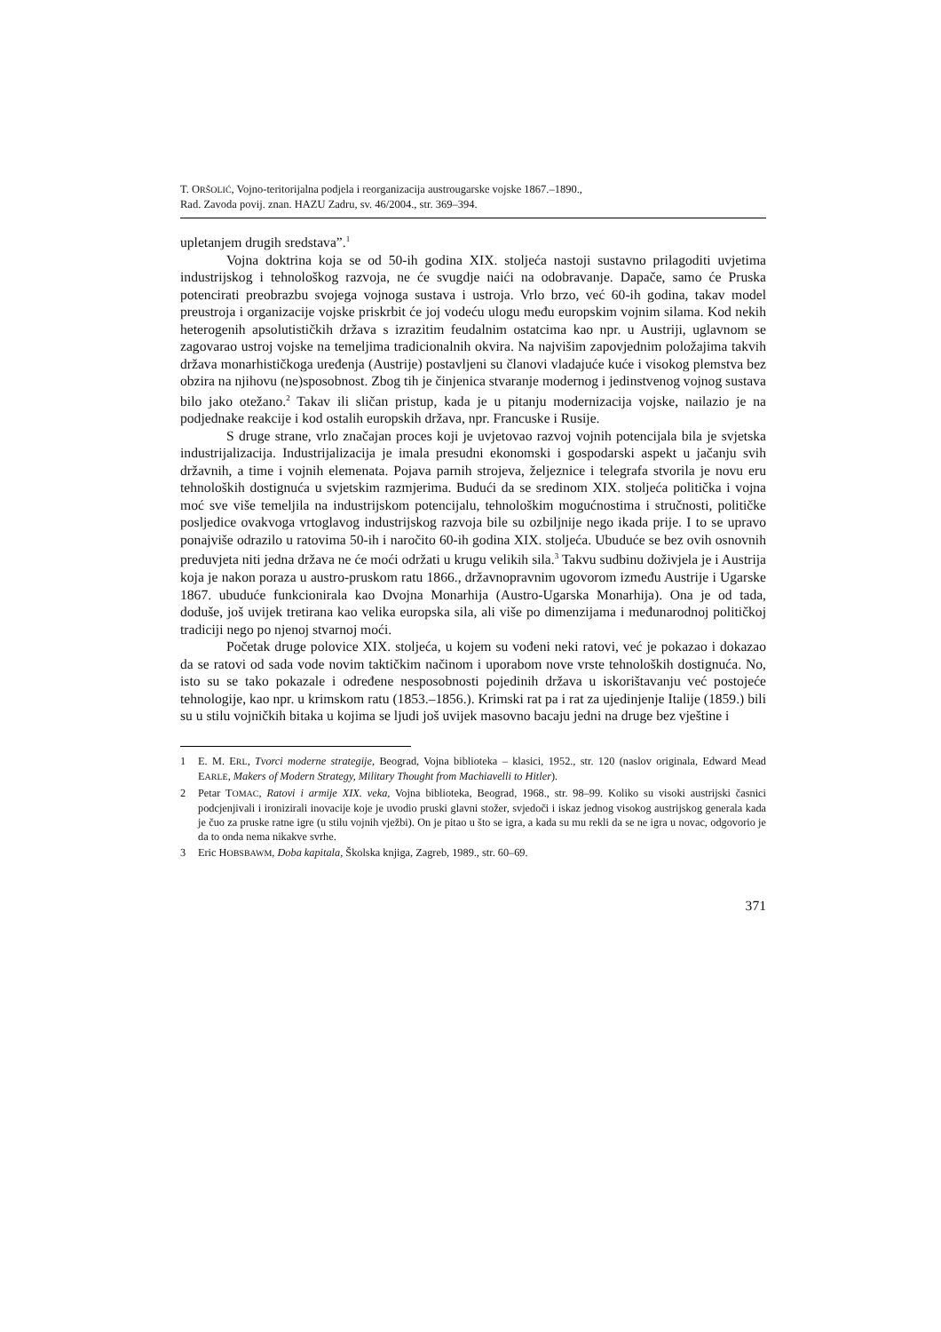T. ORŠOLIĆ, Vojno-teritorijalna podjela i reorganizacija austrougarske vojske 1867.–1890.,
Rad. Zavoda povij. znan. HAZU Zadru, sv. 46/2004., str. 369–394.
upletanjem drugih sredstava”.<sup>1</sup>
Vojna doktrina koja se od 50-ih godina XIX. stoljeća nastoji sustavno prilagoditi uvjetima industrijskog i tehnološkog razvoja, ne će svugdje naići na odobravanje. Dapače, samo će Pruska potencirati preobrazbu svojega vojnoga sustava i ustroja. Vrlo brzo, već 60-ih godina, takav model preustroja i organizacije vojske priskrbit će joj vodeću ulogu među europskim vojnim silama. Kod nekih heterogenih apsolutističkih država s izrazitim feudalnim ostatcima kao npr. u Austriji, uglavnom se zagovarao ustroj vojske na temeljima tradicionalnih okvira. Na najvišim zapovjednim položajima takvih država monarhističkoga uređenja (Austrije) postavljeni su članovi vladajuće kuće i visokog plemstva bez obzira na njihovu (ne)sposobnost. Zbog tih je činjenica stvaranje modernog i jedinstvenog vojnog sustava bilo jako otežano.<sup>2</sup> Takav ili sličan pristup, kada je u pitanju modernizacija vojske, nailazio je na podjednake reakcije i kod ostalih europskih država, npr. Francuske i Rusije.
S druge strane, vrlo značajan proces koji je uvjetovao razvoj vojnih potencijala bila je svjetska industrijalizacija. Industrijalizacija je imala presudni ekonomski i gospodarski aspekt u jačanju svih državnih, a time i vojnih elemenata. Pojava parnih strojeva, željeznice i telegrafa stvorila je novu eru tehnoloških dostignuća u svjetskim razmjerima. Budući da se sredinom XIX. stoljeća politička i vojna moć sve više temeljila na industrijskom potencijalu, tehnološkim mogućnostima i stručnosti, političke posljedice ovakvoga vrtoglavog industrijskog razvoja bile su ozbiljnije nego ikada prije. I to se upravo ponajviše odrazilo u ratovima 50-ih i naročito 60-ih godina XIX. stoljeća. Ubuduće se bez ovih osnovnih preduvjeta niti jedna država ne će moći održati u krugu velikih sila.<sup>3</sup> Takvu sudbinu doživjela je i Austrija koja je nakon poraza u austro-pruskom ratu 1866., državnopravnim ugovorom između Austrije i Ugarske 1867. ubuduće funkcionirala kao Dvojna Monarhija (Austro-Ugarska Monarhija). Ona je od tada, doduše, još uvijek tretirana kao velika europska sila, ali više po dimenzijama i međunarodnoj političkoj tradiciji nego po njenoj stvarnoj moći.
Početak druge polovice XIX. stoljeća, u kojem su vođeni neki ratovi, već je pokazao i dokazao da se ratovi od sada vode novim taktičkim načinom i uporabom nove vrste tehnoloških dostignuća. No, isto su se tako pokazale i određene nesposobnosti pojedinih država u iskorištavanju već postojeće tehnologije, kao npr. u krimskom ratu (1853.–1856.). Krimski rat pa i rat za ujedinjenje Italije (1859.) bili su u stilu vojničkih bitaka u kojima se ljudi još uvijek masovno bacaju jedni na druge bez vještine i
1 E. M. ERL, Tvorci moderne strategije, Beograd, Vojna biblioteka – klasici, 1952., str. 120 (naslov originala, Edward Mead EARLE, Makers of Modern Strategy, Military Thought from Machiavelli to Hitler).
2 Petar TOMAC, Ratovi i armije XIX. veka, Vojna biblioteka, Beograd, 1968., str. 98–99. Koliko su visoki austrijski časnici podcjenjivali i ironizirali inovacije koje je uvodio pruski glavni stožer, svjedoči i iskaz jednog visokog austrijskog generala kada je čuo za pruske ratne igre (u stilu vojnih vježbi). On je pitao u što se igra, a kada su mu rekli da se ne igra u novac, odgovorio je da to onda nema nikakve svrhe.
3 Eric HOBSBAWM, Doba kapitala, Školska knjiga, Zagreb, 1989., str. 60–69.
371